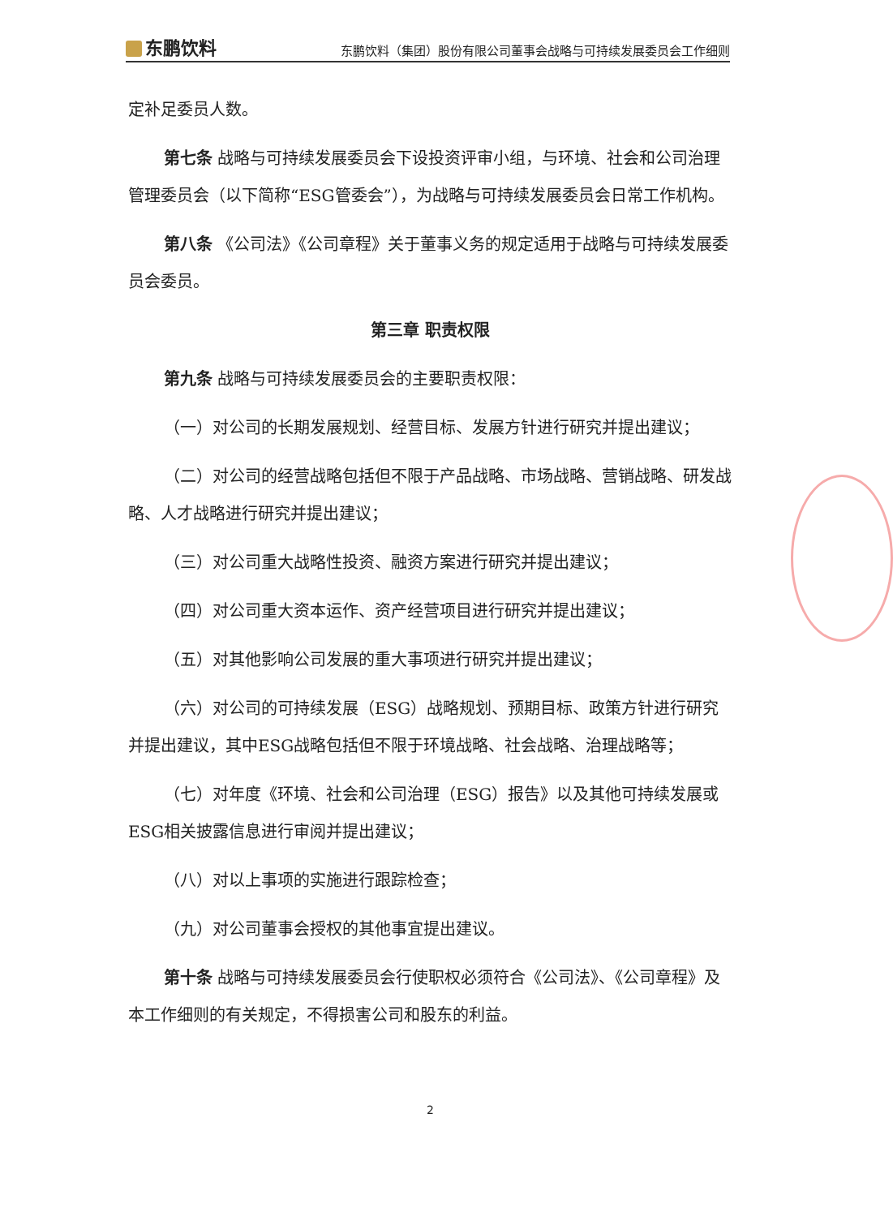东鹏饮料
东鹏饮料（集团）股份有限公司董事会战略与可持续发展委员会工作细则
定补足委员人数。
第七条 战略与可持续发展委员会下设投资评审小组，与环境、社会和公司治理管理委员会（以下简称“ESG管委会”），为战略与可持续发展委员会日常工作机构。
第八条 《公司法》《公司章程》关于董事义务的规定适用于战略与可持续发展委员会委员。
第三章 职责权限
第九条 战略与可持续发展委员会的主要职责权限：
（一）对公司的长期发展规划、经营目标、发展方针进行研究并提出建议；
（二）对公司的经营战略包括但不限于产品战略、市场战略、营销战略、研发战略、人才战略进行研究并提出建议；
（三）对公司重大战略性投资、融资方案进行研究并提出建议；
（四）对公司重大资本运作、资产经营项目进行研究并提出建议；
（五）对其他影响公司发展的重大事项进行研究并提出建议；
（六）对公司的可持续发展（ESG）战略规划、预期目标、政策方针进行研究并提出建议，其中ESG战略包括但不限于环境战略、社会战略、治理战略等；
（七）对年度《环境、社会和公司治理（ESG）报告》以及其他可持续发展或ESG相关披露信息进行审阅并提出建议；
（八）对以上事项的实施进行跟踪检查；
（九）对公司董事会授权的其他事宜提出建议。
第十条 战略与可持续发展委员会行使职权必须符合《公司法》、《公司章程》及本工作细则的有关规定，不得损害公司和股东的利益。
2